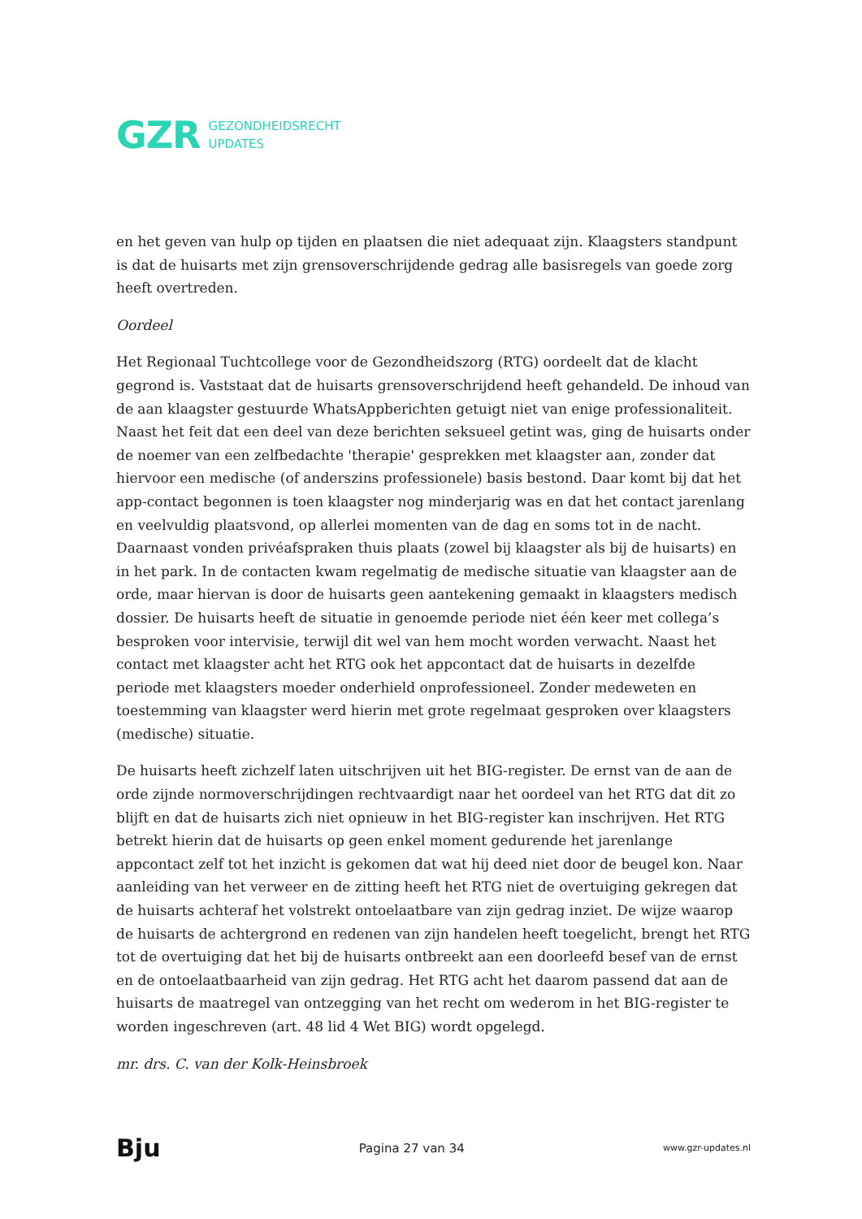GZR GEZONDHEIDSRECHT
UPDATES
en het geven van hulp op tijden en plaatsen die niet adequaat zijn. Klaagsters standpunt is dat de huisarts met zijn grensoverschrijdende gedrag alle basisregels van goede zorg heeft overtreden.
Oordeel
Het Regionaal Tuchtcollege voor de Gezondheidszorg (RTG) oordeelt dat de klacht gegrond is. Vaststaat dat de huisarts grensoverschrijdend heeft gehandeld. De inhoud van de aan klaagster gestuurde WhatsAppberichten getuigt niet van enige professionaliteit. Naast het feit dat een deel van deze berichten seksueel getint was, ging de huisarts onder de noemer van een zelfbedachte 'therapie' gesprekken met klaagster aan, zonder dat hiervoor een medische (of anderszins professionele) basis bestond. Daar komt bij dat het app-contact begonnen is toen klaagster nog minderjarig was en dat het contact jarenlang en veelvuldig plaatsvond, op allerlei momenten van de dag en soms tot in de nacht. Daarnaast vonden privéafspraken thuis plaats (zowel bij klaagster als bij de huisarts) en in het park. In de contacten kwam regelmatig de medische situatie van klaagster aan de orde, maar hiervan is door de huisarts geen aantekening gemaakt in klaagsters medisch dossier. De huisarts heeft de situatie in genoemde periode niet één keer met collega’s besproken voor intervisie, terwijl dit wel van hem mocht worden verwacht. Naast het contact met klaagster acht het RTG ook het appcontact dat de huisarts in dezelfde periode met klaagsters moeder onderhield onprofessioneel. Zonder medeweten en toestemming van klaagster werd hierin met grote regelmaat gesproken over klaagsters (medische) situatie.
De huisarts heeft zichzelf laten uitschrijven uit het BIG-register. De ernst van de aan de orde zijnde normoverschrijdingen rechtvaardigt naar het oordeel van het RTG dat dit zo blijft en dat de huisarts zich niet opnieuw in het BIG-register kan inschrijven. Het RTG betrekt hierin dat de huisarts op geen enkel moment gedurende het jarenlange appcontact zelf tot het inzicht is gekomen dat wat hij deed niet door de beugel kon. Naar aanleiding van het verweer en de zitting heeft het RTG niet de overtuiging gekregen dat de huisarts achteraf het volstrekt ontoelaatbare van zijn gedrag inziet. De wijze waarop de huisarts de achtergrond en redenen van zijn handelen heeft toegelicht, brengt het RTG tot de overtuiging dat het bij de huisarts ontbreekt aan een doorleefd besef van de ernst en de ontoelaatbaarheid van zijn gedrag. Het RTG acht het daarom passend dat aan de huisarts de maatregel van ontzegging van het recht om wederom in het BIG-register te worden ingeschreven (art. 48 lid 4 Wet BIG) wordt opgelegd.
mr. drs. C. van der Kolk-Heinsbroek
Bju Pagina 27 van 34 www.gzr-updates.nl